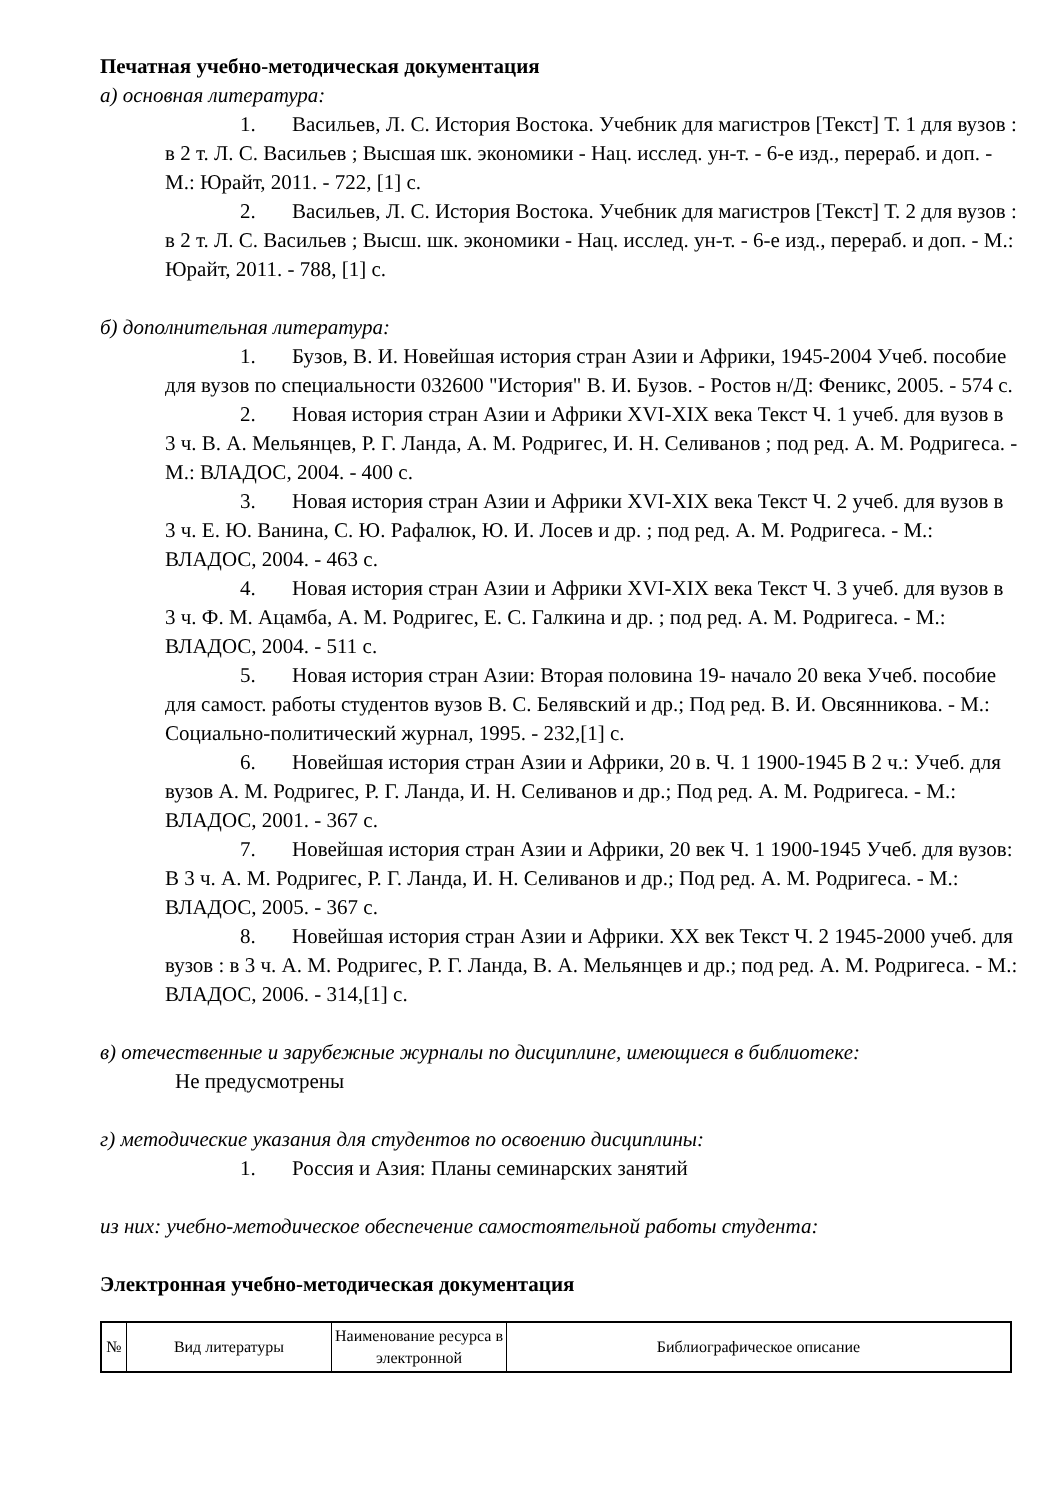Печатная учебно-методическая документация
а) основная литература:
1. Васильев, Л. С. История Востока. Учебник для магистров [Текст] Т. 1 для вузов : в 2 т. Л. С. Васильев ; Высшая шк. экономики - Нац. исслед. ун-т. - 6-е изд., перераб. и доп. - М.: Юрайт, 2011. - 722, [1] с.
2. Васильев, Л. С. История Востока. Учебник для магистров [Текст] Т. 2 для вузов : в 2 т. Л. С. Васильев ; Высш. шк. экономики - Нац. исслед. ун-т. - 6-е изд., перераб. и доп. - М.: Юрайт, 2011. - 788, [1] с.
б) дополнительная литература:
1. Бузов, В. И. Новейшая история стран Азии и Африки, 1945-2004 Учеб. пособие для вузов по специальности 032600 "История" В. И. Бузов. - Ростов н/Д: Феникс, 2005. - 574 с.
2. Новая история стран Азии и Африки XVI-XIX века Текст Ч. 1 учеб. для вузов в 3 ч. В. А. Мельянцев, Р. Г. Ланда, А. М. Родригес, И. Н. Селиванов ; под ред. А. М. Родригеса. - М.: ВЛАДОС, 2004. - 400 с.
3. Новая история стран Азии и Африки XVI-XIX века Текст Ч. 2 учеб. для вузов в 3 ч. Е. Ю. Ванина, С. Ю. Рафалюк, Ю. И. Лосев и др. ; под ред. А. М. Родригеса. - М.: ВЛАДОС, 2004. - 463 с.
4. Новая история стран Азии и Африки XVI-XIX века Текст Ч. 3 учеб. для вузов в 3 ч. Ф. М. Ацамба, А. М. Родригес, Е. С. Галкина и др. ; под ред. А. М. Родригеса. - М.: ВЛАДОС, 2004. - 511 с.
5. Новая история стран Азии: Вторая половина 19- начало 20 века Учеб. пособие для самост. работы студентов вузов В. С. Белявский и др.; Под ред. В. И. Овсянникова. - М.: Социально-политический журнал, 1995. - 232,[1] с.
6. Новейшая история стран Азии и Африки, 20 в. Ч. 1 1900-1945 В 2 ч.: Учеб. для вузов А. М. Родригес, Р. Г. Ланда, И. Н. Селиванов и др.; Под ред. А. М. Родригеса. - М.: ВЛАДОС, 2001. - 367 с.
7. Новейшая история стран Азии и Африки, 20 век Ч. 1 1900-1945 Учеб. для вузов: В 3 ч. А. М. Родригес, Р. Г. Ланда, И. Н. Селиванов и др.; Под ред. А. М. Родригеса. - М.: ВЛАДОС, 2005. - 367 с.
8. Новейшая история стран Азии и Африки. XX век Текст Ч. 2 1945-2000 учеб. для вузов : в 3 ч. А. М. Родригес, Р. Г. Ланда, В. А. Мельянцев и др.; под ред. А. М. Родригеса. - М.: ВЛАДОС, 2006. - 314,[1] с.
в) отечественные и зарубежные журналы по дисциплине, имеющиеся в библиотеке:
Не предусмотрены
г) методические указания для студентов по освоению дисциплины:
1. Россия и Азия: Планы семинарских занятий
из них: учебно-методическое обеспечение самостоятельной работы студента:
Электронная учебно-методическая документация
| № | Вид литературы | Наименование ресурса в электронной | Библиографическое описание |